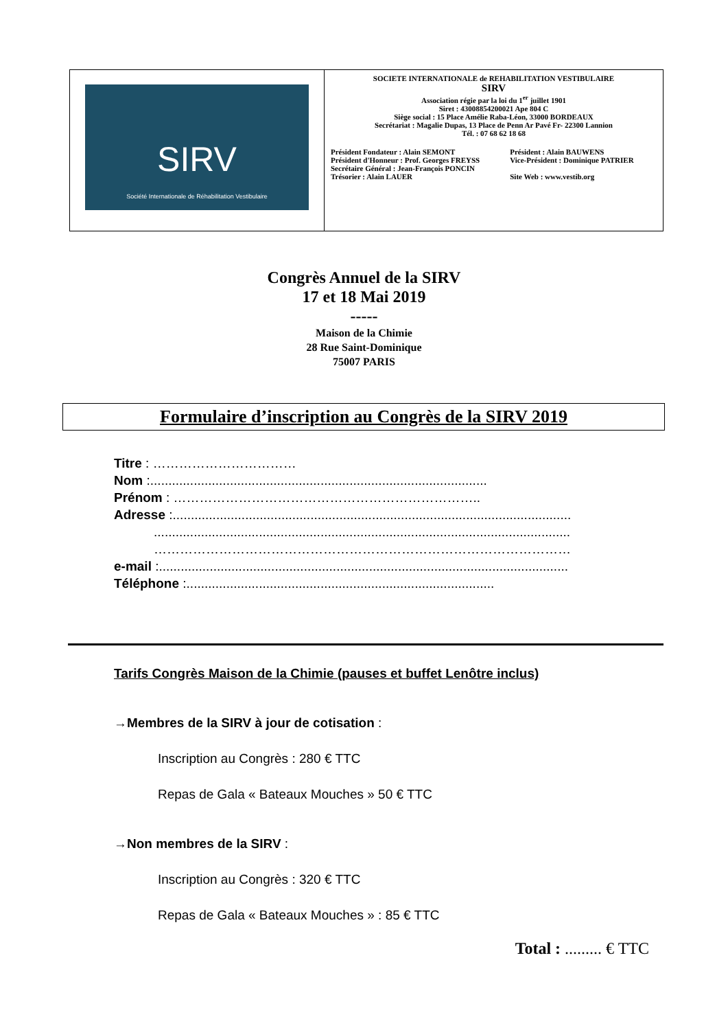| SIRV Société Internationale de Réhabilitation Vestibulaire | SOCIETE INTERNATIONALE de REHABILITATION VESTIBULAIRE SIRV Association régie par la loi du 1<sup>er</sup> juillet 1901 Siret : 43008854200021 Ape 804 C Siège social : 15 Place Amélie Raba-Léon, 33000 BORDEAUX Secrétariat : Magalie Dupas, 13 Place de Penn Ar Pavé Fr- 22300 Lannion Tél. : 07 68 62 18 68 / Président Fondateur : Alain SEMONT Président d'Honneur : Prof. Georges FREYSS Secrétaire Général : Jean-François PONCIN Trésorier : Alain LAUER / Président : Alain BAUWENS Vice-Président : Dominique PATRIER Site Web : www.vestib.org / |
Congrès Annuel de la SIRV
17 et 18 Mai 2019
-----
Maison de la Chimie
28 Rue Saint-Dominique
75007 PARIS
Formulaire d’inscription au Congrès de la SIRV 2019
Titre : ……………………………
Nom :.............................................................................................
Prénom : ……………………………………………………………..
Adresse :..............................................................................................................
...................................................................................................................
……………………………………………………………………………………
e-mail :.................................................................................................................
Téléphone :.....................................................................................
Tarifs Congrès Maison de la Chimie (pauses et buffet Lenôtre inclus)
→Membres de la SIRV à jour de cotisation :
Inscription au Congrès : 280 € TTC
Repas de Gala « Bateaux Mouches » 50 € TTC
→Non membres de la SIRV :
Inscription au Congrès : 320 € TTC
Repas de Gala « Bateaux Mouches » : 85 € TTC
Total : ......... € TTC